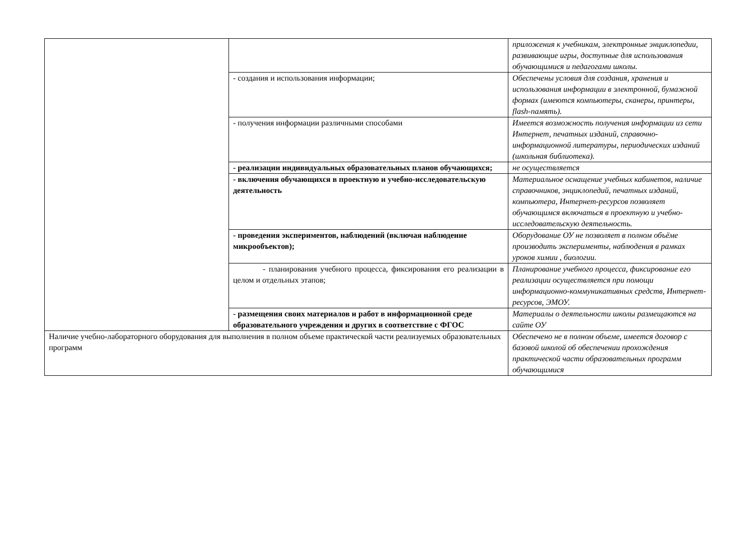| | | приложения к учебникам, электронные энциклопедии, развивающие игры, доступные для использования обучающимися и педагогами школы. |
| | - создания и использования информации; | Обеспечены условия для создания, хранения и использования информации в электронной, бумажной формах (имеются компьютеры, сканеры, принтеры, flash-память). |
| | - получения информации различными способами | Имеется возможность получения информации из сети Интернет, печатных изданий, справочно-информационной литературы, периодических изданий (школьная библиотека). |
| | - реализации индивидуальных образовательных планов обучающихся; | не осуществляется |
| | - включения обучающихся в проектную и учебно-исследовательскую деятельность | Материальное оснащение учебных кабинетов, наличие справочников, энциклопедий, печатных изданий, компьютера, Интернет-ресурсов позволяет обучающимся включаться в проектную и учебно-исследовательскую деятельность. |
| | - проведения экспериментов, наблюдений (включая наблюдение микрообъектов); | Оборудование ОУ не позволяет в полном объёме производить эксперименты, наблюдения в рамках уроков химии , биологии. |
| | - планирования учебного процесса, фиксирования его реализации в целом и отдельных этапов; | Планирование учебного процесса, фиксирование его реализации осуществляется при помощи информационно-коммуникативных средств, Интернет-ресурсов, ЭМОУ. |
| | - размещения своих материалов и работ в информационной среде образовательного учреждения и других в соответствие с ФГОС | Материалы о деятельности школы размещаются на сайте ОУ |
| Наличие учебно-лабораторного оборудования для выполнения в полном объеме практической части реализуемых образовательных программ | | Обеспечено не в полном объеме, имеется договор с базовой школой об обеспечении прохождения практической части образовательных программ обучающимися |